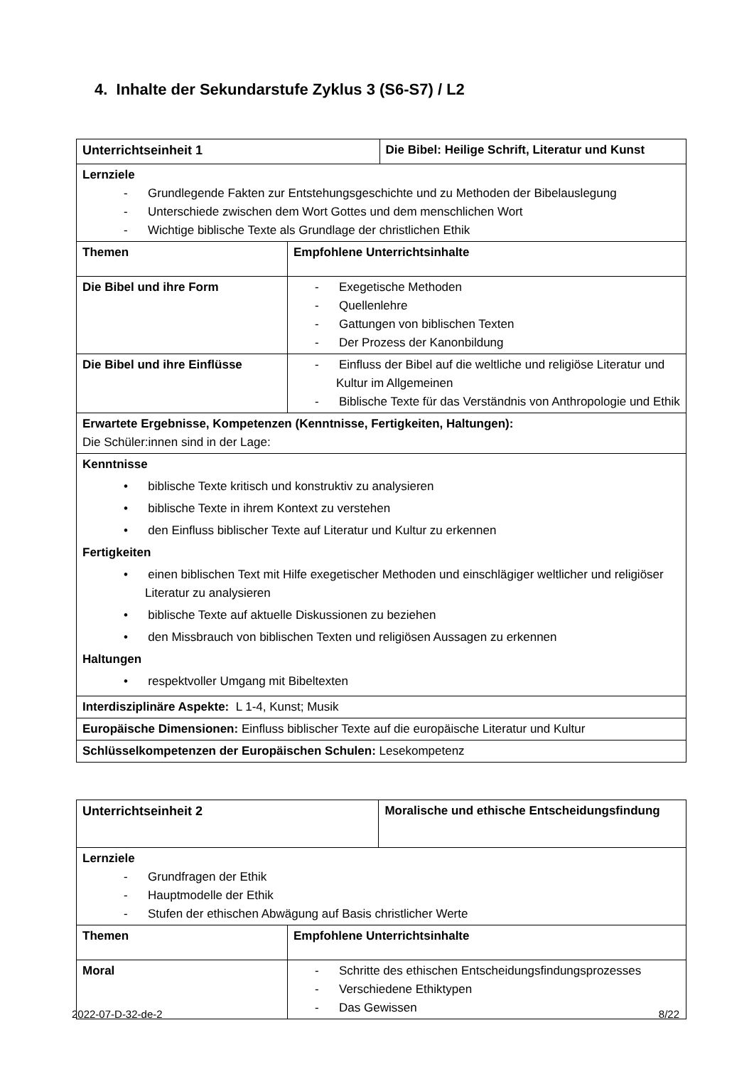4. Inhalte der Sekundarstufe Zyklus 3 (S6-S7) / L2
| Unterrichtseinheit 1 | | Die Bibel: Heilige Schrift, Literatur und Kunst |
| Lernziele - Grundlegende Fakten zur Entstehungsgeschichte und zu Methoden der Bibelauslegung - Unterschiede zwischen dem Wort Gottes und dem menschlichen Wort - Wichtige biblische Texte als Grundlage der christlichen Ethik | | |
| Themen | Empfohlene Unterrichtsinhalte | |
| Die Bibel und ihre Form | - Exegetische Methoden - Quellenlehre - Gattungen von biblischen Texten - Der Prozess der Kanonbildung | |
| Die Bibel und ihre Einflüsse | - Einfluss der Bibel auf die weltliche und religiöse Literatur und Kultur im Allgemeinen - Biblische Texte für das Verständnis von Anthropologie und Ethik | |
| Erwartete Ergebnisse, Kompetenzen (Kenntnisse, Fertigkeiten, Haltungen): Die Schüler:innen sind in der Lage: | | |
| Kenntnisse • biblische Texte kritisch und konstruktiv zu analysieren • biblische Texte in ihrem Kontext zu verstehen • den Einfluss biblischer Texte auf Literatur und Kultur zu erkennen Fertigkeiten • einen biblischen Text mit Hilfe exegetischer Methoden und einschlägiger weltlicher und religiöser Literatur zu analysieren • biblische Texte auf aktuelle Diskussionen zu beziehen • den Missbrauch von biblischen Texten und religiösen Aussagen zu erkennen Haltungen • respektvoller Umgang mit Bibeltexten | | |
| Interdisziplinäre Aspekte: L 1-4, Kunst; Musik | | |
| Europäische Dimensionen: Einfluss biblischer Texte auf die europäische Literatur und Kultur | | |
| Schlüsselkompetenzen der Europäischen Schulen: Lesekompetenz | | |
| Unterrichtseinheit 2 | | Moralische und ethische Entscheidungsfindung |
| Lernziele - Grundfragen der Ethik - Hauptmodelle der Ethik - Stufen der ethischen Abwägung auf Basis christlicher Werte | | |
| Themen | Empfohlene Unterrichtsinhalte | |
| Moral | - Schritte des ethischen Entscheidungsfindungsprozesses - Verschiedene Ethiktypen - Das Gewissen | |
2022-07-D-32-de-2 8/22